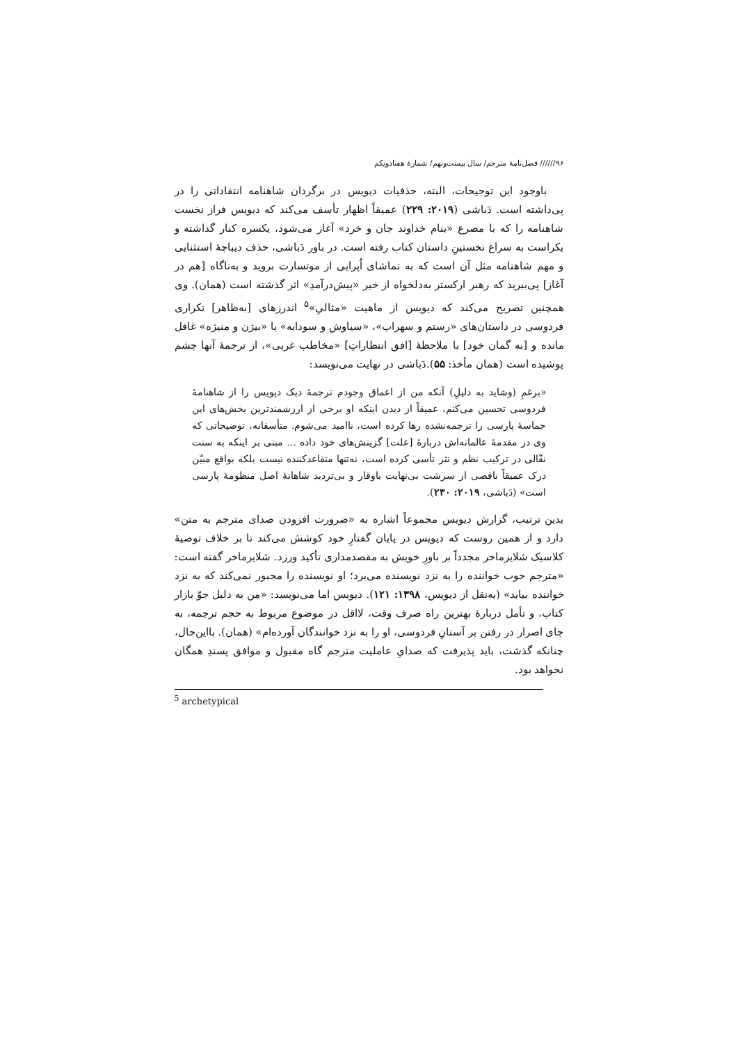۹۶////// فصل‌نامۀ مترجم/ سال بیست‌ونهم/ شمارۀ هفتادویکم
باوجود این توجیحات، البته، حذفیات دیویس در برگردان شاهنامه انتقاداتی را در پی‌داشته است. دَباشی (۲۰۱۹: ۲۲۹) عمیقاً اظهار تأسف می‌کند که دیویس فراز نخست شاهنامه را که با مصرع «بنام خداوند جان و خرد» آغاز می‌شود، یکسره کنار گذاشته و یکراست به سراغ نخستینِ داستان کتاب رفته است. در باور دَباشی، حذف دیباچۀ استثنایی و مهم شاهنامه مثل آن است که به تماشای اُپرایی از موتسارت بروید و به‌ناگاه [هم در آغاز] پی‌ببرید که رهبر ارکستر به‌دلخواه از خیر «پیش‌درآمدِ» اثر گذشته است (همان). وی همچنین تصریح می‌کند که دیویس از ماهیت «مثالیِ»<sup>۵</sup> اندرزهای [به‌ظاهر] تکراری فردوسی در داستان‌های «رستم و سهراب»، «سیاوش و سودابه» یا «بیژن و منیژه» غافل مانده و [به گمان خود] با ملاحظۀ [افق انتظاراتِ] «مخاطب غربی»، از ترجمۀ آنها چشم پوشیده است (همان مأخذ: ۵۵).دَباشی در نهایت می‌نویسد:
«برغمِ (وشاید به دلیلِ) آنکه من از اعماق وجودم ترجمۀ دیک دیویس را از شاهنامۀ فردوسی تحسین می‌کنم، عمیقاً از دیدن اینکه او برخی از ارزشمندترین بخش‌های این حماسۀ پارسی را ترجمه‌نشده رها کرده است، ناامید می‌شوم. متأسفانه، توضیحاتی که وی در مقدمۀ عالمانه‌اش دربارۀ [علت] گزینش‌های خود داده ... مبنی بر اینکه به سنت نقّالی در ترکیب نظم و نثر تأسی کرده است، نه‌تنها متقاعدکننده نیست بلکه بواقع مبیّن درک عمیقاً ناقصی از سرشت بی‌نهایت باوقار و بی‌تردید شاهانۀ اصل منظومۀ پارسی است» (دَباشی، ۲۰۱۹: ۲۳۰).
بدین ترتیب، گزارش دیویس مجموعاً اشاره به «ضرورت افزودن صدای مترجم به متن» دارد و از همین روست که دیویس در پایان گفتارِ خود کوشش می‌کند تا بر خلاف توصیۀ کلاسیک شلایرماخر مجدداً بر باورِ خویش به مقصدمداری تأکید ورزد. شلایرماخر گفته است: «مترجم خوب خواننده را به نزد نویسنده می‌برد؛ او نویسنده را مجبور نمی‌کند که به نزد خواننده بیاید» (به‌نقل از دیویس، ۱۳۹۸: ۱۲۱). دیویس اما می‌نویسد: «من به دلیل جوّ بازار کتاب، و تأمل دربارۀ بهترین راه صرف وقت، لااقل در موضوع مربوط به حجم ترجمه، به جای اصرار در رفتن بر آستانِ فردوسی، او را به نزد خوانندگان آورده‌ام» (همان). بااین‌حال، چنانکه گذشت، باید پذیرفت که صدایِ عاملیت مترجم گاه مقبول و موافق پسندِ همگان نخواهد بود.
<sup>5</sup> archetypical